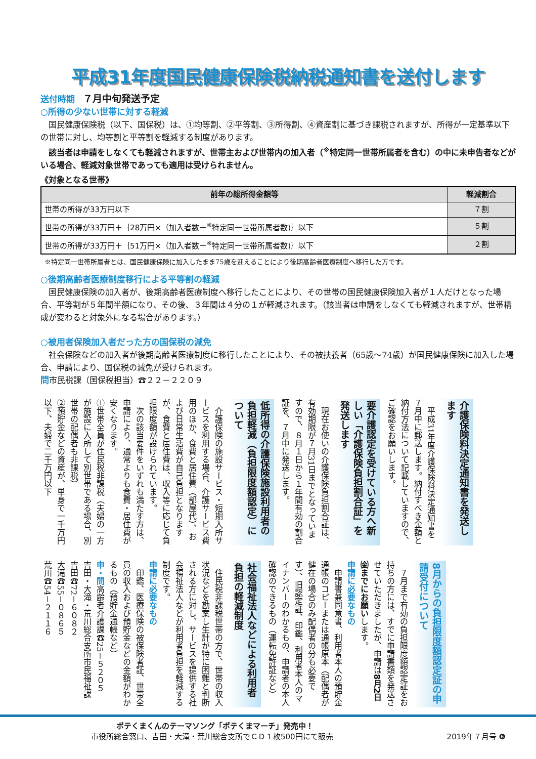平成31年度国民健康保険税納税通知書を送付します
送付時期　７月中旬発送予定
○所得の少ない世帯に対する軽減
国民健康保険税（以下、国保税）は、①均等割、②平等割、③所得割、④資産割に基づき課税されますが、所得が一定基準以下の世帯に対し、均等割と平等割を軽減する制度があります。
該当者は申請をしなくても軽減されますが、世帯主および世帯内の加入者（<sup>※</sup>特定同一世帯所属者を含む）の中に未申告者などがいる場合、軽減対象世帯であっても適用は受けられません。
《対象となる世帯》
| 前年の総所得金額等 | 軽減割合 |
| --- | --- |
| 世帯の所得が33万円以下 | ７割 |
| 世帯の所得が33万円＋｛28万円×（加入者数＋<sup>※</sup>特定同一世帯所属者数)｝以下 | ５割 |
| 世帯の所得が33万円＋｛51万円×（加入者数＋<sup>※</sup>特定同一世帯所属者数)｝以下 | ２割 |
※特定同一世帯所属者とは、国民健康保険に加入したまま75歳を迎えることにより後期高齢者医療制度へ移行した方です。
○後期高齢者医療制度移行による平等割の軽減
国民健康保険の加入者が、後期高齢者医療制度へ移行したことにより、その世帯の国民健康保険加入者が１人だけとなった場合、平等割が５年間半額になり、その後、３年間は４分の１が軽減されます。（該当者は申請をしなくても軽減されますが、世帯構成が変わると対象外になる場合があります。）
○被用者保険加入者だった方の国保税の減免
社会保険などの加入者が後期高齢者医療制度に移行したことにより、その被扶養者（65歳～74歳）が国民健康保険に加入した場合、申請により、国保税の減免が受けられます。
問市民税課（国保税担当）☎２２－２２０９
介護保険料決定通知書を発送します
平成31年度介護保険料決定通知書を７月中に郵送します。納付すべき金額と納付方法について記載していますので、ご確認をお願いします。
要介護認定を受けている方へ新しい「介護保険負担割合証」を発送します
現在お使いの介護保険負担割合証は、有効期限が７月31日までとなっていますので、８月１日から１年間有効の割合証を、７月中に発送します。
低所得の介護保険施設利用者の負担軽減（負担限度額認定）について
介護保険の施設サービス・短期入所サービスを利用する場合、介護サービス費用のほか、食費と居住費（部屋代）、および日常生活費が自己負担となりますが、食費と居住費は、収入等に応じて負担限度額が設けられています。
次の該当要件をいずれも満たす方は、申請により、通常よりも食費・居住費が安くなります。
①世帯全員が住民税非課税（夫婦の一方が施設に入所して別世帯である場合、別世帯の配偶者も非課税）
②預貯金などの資産が、単身で一千万円以下、夫婦で二千万円以下
8月からの負担限度額認定証の申請受付について
７月まで有効の負担限度額認定証をお持ちの方には、すでに申請書類を発送させていただきましたが、申請は8月2日㈮までにお願いします。
申請に必要なもの
申請書兼同意書、利用者本人の預貯金通帳のコピーまたは通帳原本（配偶者が健在の場合のみ配偶者の分も必要です）、旧認定証、印鑑、利用者本人のマイナンバーのわかるもの、申請者の本人確認のできるもの（運転免許証など）
社会福祉法人などによる利用者負担の軽減制度
住民税非課税世帯の方で、世帯の収入状況などを勘案し生計が特に困難と判断される方に対し、サービスを提供する社会福祉法人などが利用者負担を軽減する制度です。
申請に必要なもの
印鑑、医療保険の被保険者証、世帯全員の収入および預貯金などの金額がわかるもの（預貯金通帳など）
申・問高齢者介護課☎25－５２０５
吉田・大滝・荒川総合支所市民福祉課
吉田☎72－６０８２
大滝☎55－０８６５
荒川☎54－２１１６
ポテくまくんのテーマソング「ポテくまマーチ」発売中！
市役所総合窓口、吉田・大滝・荒川総合支所でＣＤ１枚500円にて販売
2019年７月号 ❻